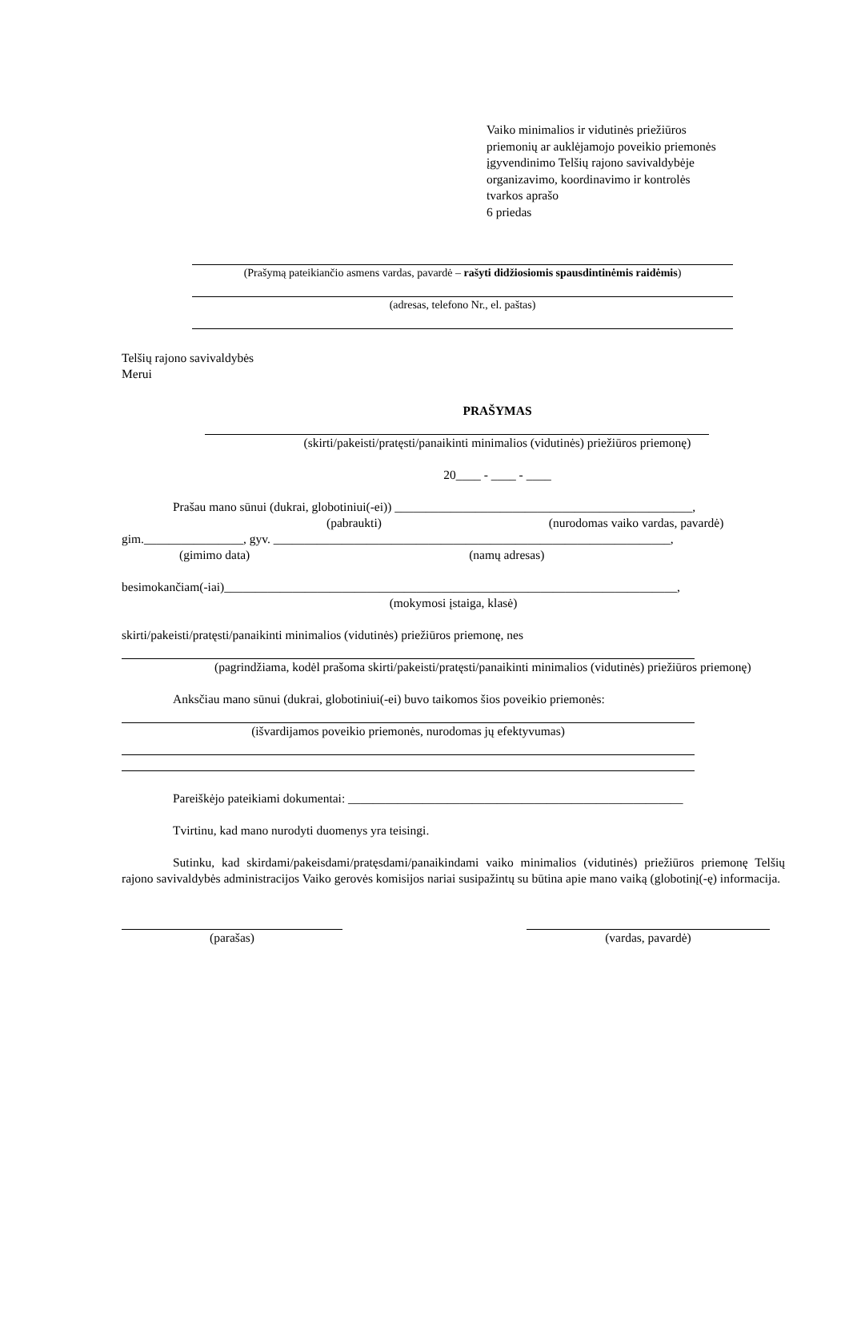Vaiko minimalios ir vidutinės priežiūros
priemonių ar auklėjamojo poveikio priemonės
įgyvendinimo Telšių rajono savivaldybėje
organizavimo, koordinavimo ir kontrolės
tvarkos aprašo
6 priedas
(Prašymą pateikiančio asmens vardas, pavardė – rašyti didžiosiomis spausdintinėmis raidėmis)
(adresas, telefono Nr., el. paštas)
Telšių rajono savivaldybės
Merui
PRAŠYMAS
(skirti/pakeisti/pratęsti/panaikinti minimalios (vidutinės) priežiūros priemonę)
20____ - ____ - ____
Prašau mano sūnui (dukrai, globotiniui(-ei)) ________________________________________________,
(pabraukti) (nurodomas vaiko vardas, pavardė)
gim.________________, gyv. ________________________________________________________________,
(gimimo data) (namų adresas)
besimokančiam(-iai)_________________________________________________________________________,
(mokymosi įstaiga, klasė)
skirti/pakeisti/pratęsti/panaikinti minimalios (vidutinės) priežiūros priemonę, nes
(pagrindžiama, kodėl prašoma skirti/pakeisti/pratęsti/panaikinti minimalios (vidutinės) priežiūros priemonę)
Anksčiau mano sūnui (dukrai, globotiniui(-ei) buvo taikomos šios poveikio priemonės:
(išvardijamos poveikio priemonės, nurodomas jų efektyvumas)
Pareiškėjo pateikiami dokumentai: ______________________________________________________
Tvirtinu, kad mano nurodyti duomenys yra teisingi.
Sutinku, kad skirdami/pakeisdami/pratęsdami/panaikindami vaiko minimalios (vidutinės) priežiūros priemonę Telšių rajono savivaldybės administracijos Vaiko gerovės komisijos nariai susipažintų su būtina apie mano vaiką (globotinį(-ę) informacija.
(parašas) (vardas, pavardė)